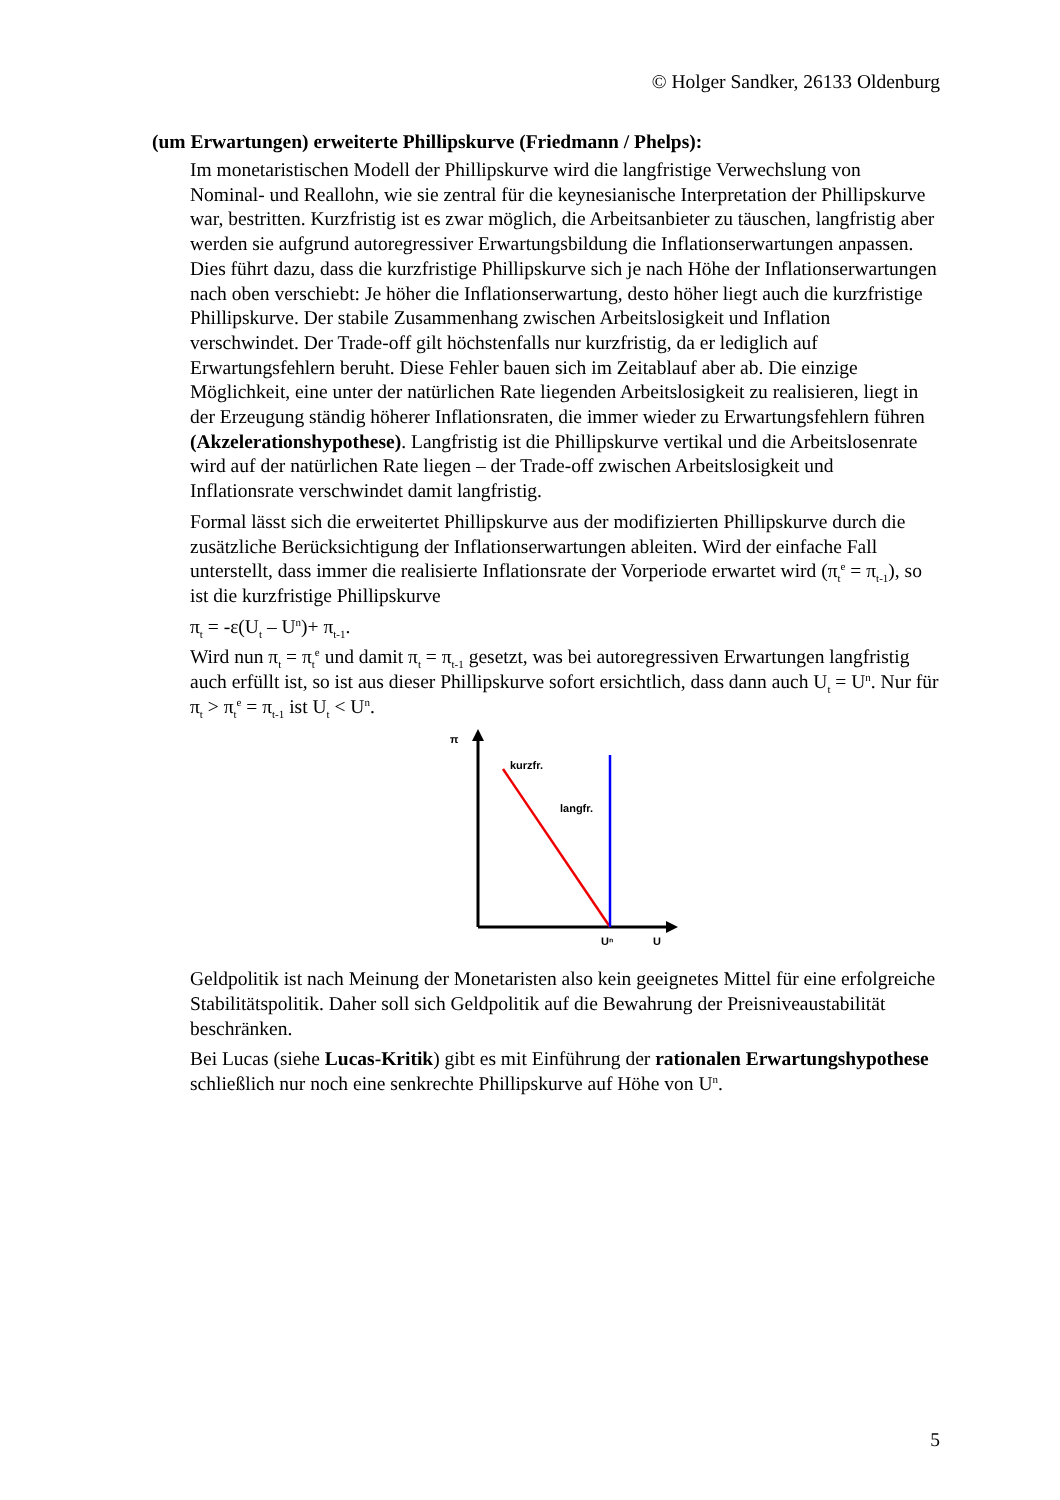© Holger Sandker, 26133 Oldenburg
(um Erwartungen) erweiterte Phillipskurve (Friedmann / Phelps):
Im monetaristischen Modell der Phillipskurve wird die langfristige Verwechslung von Nominal- und Reallohn, wie sie zentral für die keynesianische Interpretation der Phillipskurve war, bestritten. Kurzfristig ist es zwar möglich, die Arbeitsanbieter zu täuschen, langfristig aber werden sie aufgrund autoregressiver Erwartungsbildung die Inflationserwartungen anpassen. Dies führt dazu, dass die kurzfristige Phillipskurve sich je nach Höhe der Inflationserwartungen nach oben verschiebt: Je höher die Inflationserwartung, desto höher liegt auch die kurzfristige Phillipskurve. Der stabile Zusammenhang zwischen Arbeitslosigkeit und Inflation verschwindet. Der Trade-off gilt höchstenfalls nur kurzfristig, da er lediglich auf Erwartungsfehlern beruht. Diese Fehler bauen sich im Zeitablauf aber ab. Die einzige Möglichkeit, eine unter der natürlichen Rate liegenden Arbeitslosigkeit zu realisieren, liegt in der Erzeugung ständig höherer Inflationsraten, die immer wieder zu Erwartungsfehlern führen (Akzelerationshypothese). Langfristig ist die Phillipskurve vertikal und die Arbeitslosenrate wird auf der natürlichen Rate liegen – der Trade-off zwischen Arbeitslosigkeit und Inflationsrate verschwindet damit langfristig.
Formal lässt sich die erweitertet Phillipskurve aus der modifizierten Phillipskurve durch die zusätzliche Berücksichtigung der Inflationserwartungen ableiten. Wird der einfache Fall unterstellt, dass immer die realisierte Inflationsrate der Vorperiode erwartet wird (π<sub>t</sub><sup>e</sup> = π<sub>t-1</sub>), so ist die kurzfristige Phillipskurve
π<sub>t</sub> = -ε(U<sub>t</sub> – U<sup>n</sup>)+ π<sub>t-1</sub>.
Wird nun π<sub>t</sub> = π<sub>t</sub><sup>e</sup> und damit π<sub>t</sub> = π<sub>t-1</sub> gesetzt, was bei autoregressiven Erwartungen langfristig auch erfüllt ist, so ist aus dieser Phillipskurve sofort ersichtlich, dass dann auch U<sub>t</sub> = U<sup>n</sup>. Nur für π<sub>t</sub> > π<sub>t</sub><sup>e</sup> = π<sub>t-1</sub> ist U<sub>t</sub> < U<sup>n</sup>.
π
kurzfr.
langfr.
Uⁿ
U
Geldpolitik ist nach Meinung der Monetaristen also kein geeignetes Mittel für eine erfolgreiche Stabilitätspolitik. Daher soll sich Geldpolitik auf die Bewahrung der Preisniveaustabilität beschränken.
Bei Lucas (siehe Lucas-Kritik) gibt es mit Einführung der rationalen Erwartungshypothese schließlich nur noch eine senkrechte Phillipskurve auf Höhe von U<sup>n</sup>.
5